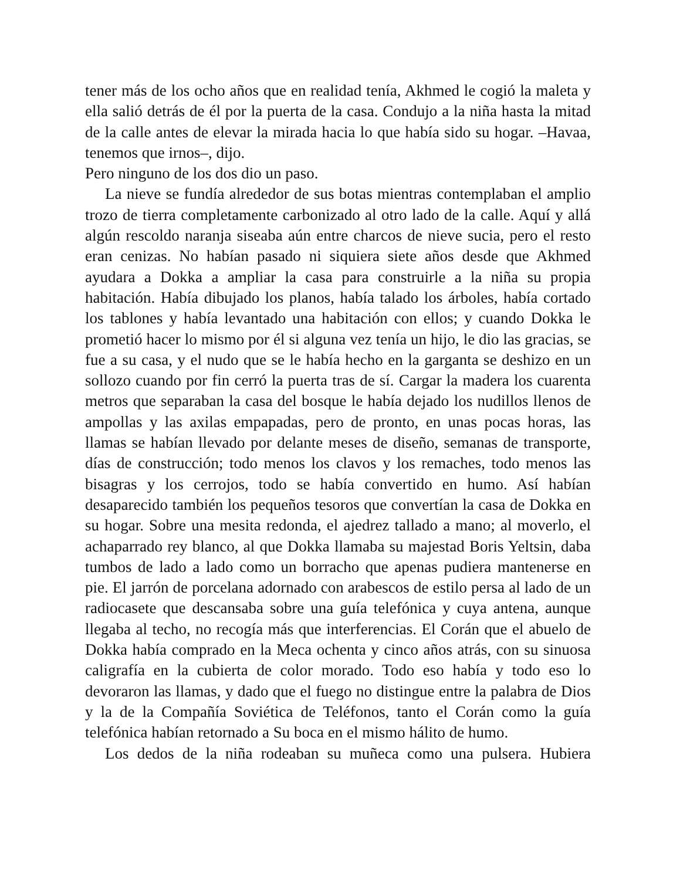tener más de los ocho años que en realidad tenía, Akhmed le cogió la maleta y ella salió detrás de él por la puerta de la casa. Condujo a la niña hasta la mitad de la calle antes de elevar la mirada hacia lo que había sido su hogar. –Havaa, tenemos que irnos–, dijo.
Pero ninguno de los dos dio un paso.
La nieve se fundía alrededor de sus botas mientras contemplaban el amplio trozo de tierra completamente carbonizado al otro lado de la calle. Aquí y allá algún rescoldo naranja siseaba aún entre charcos de nieve sucia, pero el resto eran cenizas. No habían pasado ni siquiera siete años desde que Akhmed ayudara a Dokka a ampliar la casa para construirle a la niña su propia habitación. Había dibujado los planos, había talado los árboles, había cortado los tablones y había levantado una habitación con ellos; y cuando Dokka le prometió hacer lo mismo por él si alguna vez tenía un hijo, le dio las gracias, se fue a su casa, y el nudo que se le había hecho en la garganta se deshizo en un sollozo cuando por fin cerró la puerta tras de sí. Cargar la madera los cuarenta metros que separaban la casa del bosque le había dejado los nudillos llenos de ampollas y las axilas empapadas, pero de pronto, en unas pocas horas, las llamas se habían llevado por delante meses de diseño, semanas de transporte, días de construcción; todo menos los clavos y los remaches, todo menos las bisagras y los cerrojos, todo se había convertido en humo. Así habían desaparecido también los pequeños tesoros que convertían la casa de Dokka en su hogar. Sobre una mesita redonda, el ajedrez tallado a mano; al moverlo, el achaparrado rey blanco, al que Dokka llamaba su majestad Boris Yeltsin, daba tumbos de lado a lado como un borracho que apenas pudiera mantenerse en pie. El jarrón de porcelana adornado con arabescos de estilo persa al lado de un radiocasete que descansaba sobre una guía telefónica y cuya antena, aunque llegaba al techo, no recogía más que interferencias. El Corán que el abuelo de Dokka había comprado en la Meca ochenta y cinco años atrás, con su sinuosa caligrafía en la cubierta de color morado. Todo eso había y todo eso lo devoraron las llamas, y dado que el fuego no distingue entre la palabra de Dios y la de la Compañía Soviética de Teléfonos, tanto el Corán como la guía telefónica habían retornado a Su boca en el mismo hálito de humo.
Los dedos de la niña rodeaban su muñeca como una pulsera. Hubiera